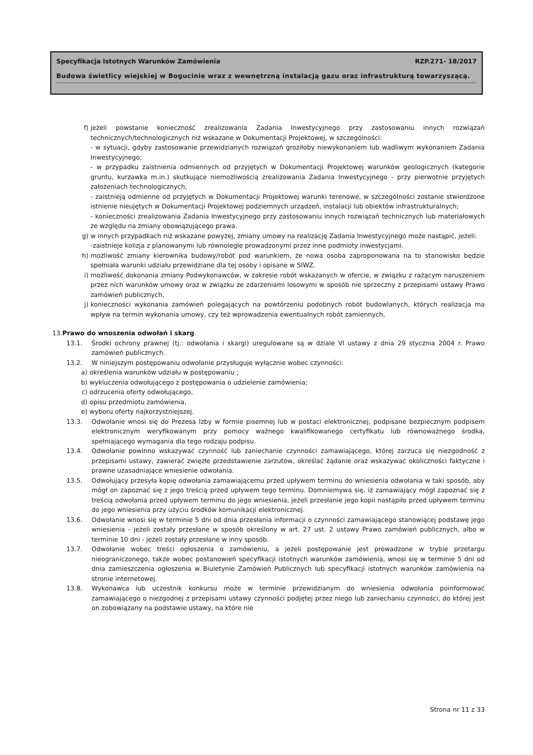Specyfikacja Istotnych Warunków Zamówienia RZP.271- 18/2017
Budowa świetlicy wiejskiej w Bogucinie wraz z wewnętrzną instalacją gazu oraz infrastrukturą towarzyszącą.
f) jeżeli powstanie konieczność zrealizowania Zadania Inwestycyjnego przy zastosowaniu innych rozwiązań technicznych/technologicznych niż wskazane w Dokumentacji Projektowej, w szczególności:
- w sytuacji, gdyby zastosowanie przewidzianych rozwiązań groziłoby niewykonaniem lub wadliwym wykonaniem Zadania Inwestycyjnego;
- w przypadku zaistnienia odmiennych od przyjętych w Dokumentacji Projektowej warunków geologicznych (kategorie gruntu, kurzawka m.in.) skutkujące niemożliwością zrealizowania Zadania Inwestycyjnego - przy pierwotnie przyjętych założeniach technologicznych;
- zaistnieją odmienne od przyjętych w Dokumentacji Projektowej warunki terenowe, w szczególności zostanie stwierdzone istnienie nieujętych w Dokumentacji Projektowej podziemnych urządzeń, instalacji lub obiektów infrastrukturalnych;
- konieczności zrealizowania Zadania Inwestycyjnego przy zastosowaniu innych rozwiązań technicznych lub materiałowych ze względu na zmiany obowiązującego prawa.
g) w innych przypadkach niż wskazane powyżej, zmiany umowy na realizację Zadania Inwestycyjnego może nastąpić, jeżeli:
-zaistnieje kolizja z planowanymi lub równolegle prowadzonymi przez inne podmioty inwestycjami.
h) możliwość zmiany kierownika budowy/robót pod warunkiem, że nowa osoba zaproponowana na to stanowisko będzie spełniała warunki udziału przewidziane dla tej osoby i opisane w SIWZ.
i) możliwość dokonania zmiany Podwykonawców, w zakresie robót wskazanych w ofercie, w związku z rażącym naruszeniem przez nich warunków umowy oraz w związku ze zdarzeniami losowymi w sposób nie sprzeczny z przepisami ustawy Prawo zamówień publicznych,
j) konieczności wykonania zamówień polegających na powtórzeniu podobnych robót budowlanych, których realizacja ma wpływ na termin wykonania umowy, czy też wprowadzenia ewentualnych robót zamiennych,
13.Prawo do wnoszenia odwołań i skarg.
13.1. Środki ochrony prawnej (tj.: odwołania i skargi) uregulowane są w dziale VI ustawy z dnia 29 stycznia 2004 r. Prawo zamówień publicznych.
13.2. W niniejszym postępowaniu odwołanie przysługuje wyłącznie wobec czynności:
a) określenia warunków udziału w postępowaniu ;
b) wykluczenia odwołującego z postępowania o udzielenie zamówienia;
c) odrzucenia oferty odwołującego,
d) opisu przedmiotu zamówienia,
e) wyboru oferty najkorzystniejszej.
13.3. Odwołanie wnosi się do Prezesa Izby w formie pisemnej lub w postaci elektronicznej, podpisane bezpiecznym podpisem elektronicznym weryfikowanym przy pomocy ważnego kwalifikowanego certyfikatu lub równoważnego środka, spełniającego wymagania dla tego rodzaju podpisu.
13.4. Odwołanie powinno wskazywać czynność lub zaniechanie czynności zamawiającego, której zarzuca się niezgodność z przepisami ustawy, zawierać zwięzłe przedstawienie zarzutów, określać żądanie oraz wskazywać okoliczności faktyczne i prawne uzasadniające wniesienie odwołania.
13.5. Odwołujący przesyła kopię odwołania zamawiającemu przed upływem terminu do wniesienia odwołania w taki sposób, aby mógł on zapoznać się z jego treścią przed upływem tego terminu. Domniemywa się, iż zamawiający mógł zapoznać się z treścią odwołania przed upływem terminu do jego wniesienia, jeżeli przesłanie jego kopii nastąpiło przed upływem terminu do jego wniesienia przy użyciu środków komunikacji elektronicznej.
13.6. Odwołanie wnosi się w terminie 5 dni od dnia przesłania informacji o czynności zamawiającego stanowiącej podstawę jego wniesienia - jeżeli zostały przesłane w sposób określony w art. 27 ust. 2 ustawy Prawo zamówień publicznych, albo w terminie 10 dni - jeżeli zostały przesłane w inny sposób.
13.7. Odwołanie wobec treści ogłoszenia o zamówieniu, a jeżeli postępowanie jest prowadzone w trybie przetargu nieograniczonego, także wobec postanowień specyfikacji istotnych warunków zamówienia, wnosi się w terminie 5 dni od dnia zamieszczenia ogłoszenia w Biuletynie Zamówień Publicznych lub specyfikacji istotnych warunków zamówienia na stronie internetowej.
13.8. Wykonawca lub uczestnik konkursu może w terminie przewidzianym do wniesienia odwołania poinformować zamawiającego o niezgodnej z przepisami ustawy czynności podjętej przez niego lub zaniechaniu czynności, do której jest on zobowiązany na podstawie ustawy, na które nie
Strona nr 11 z 33